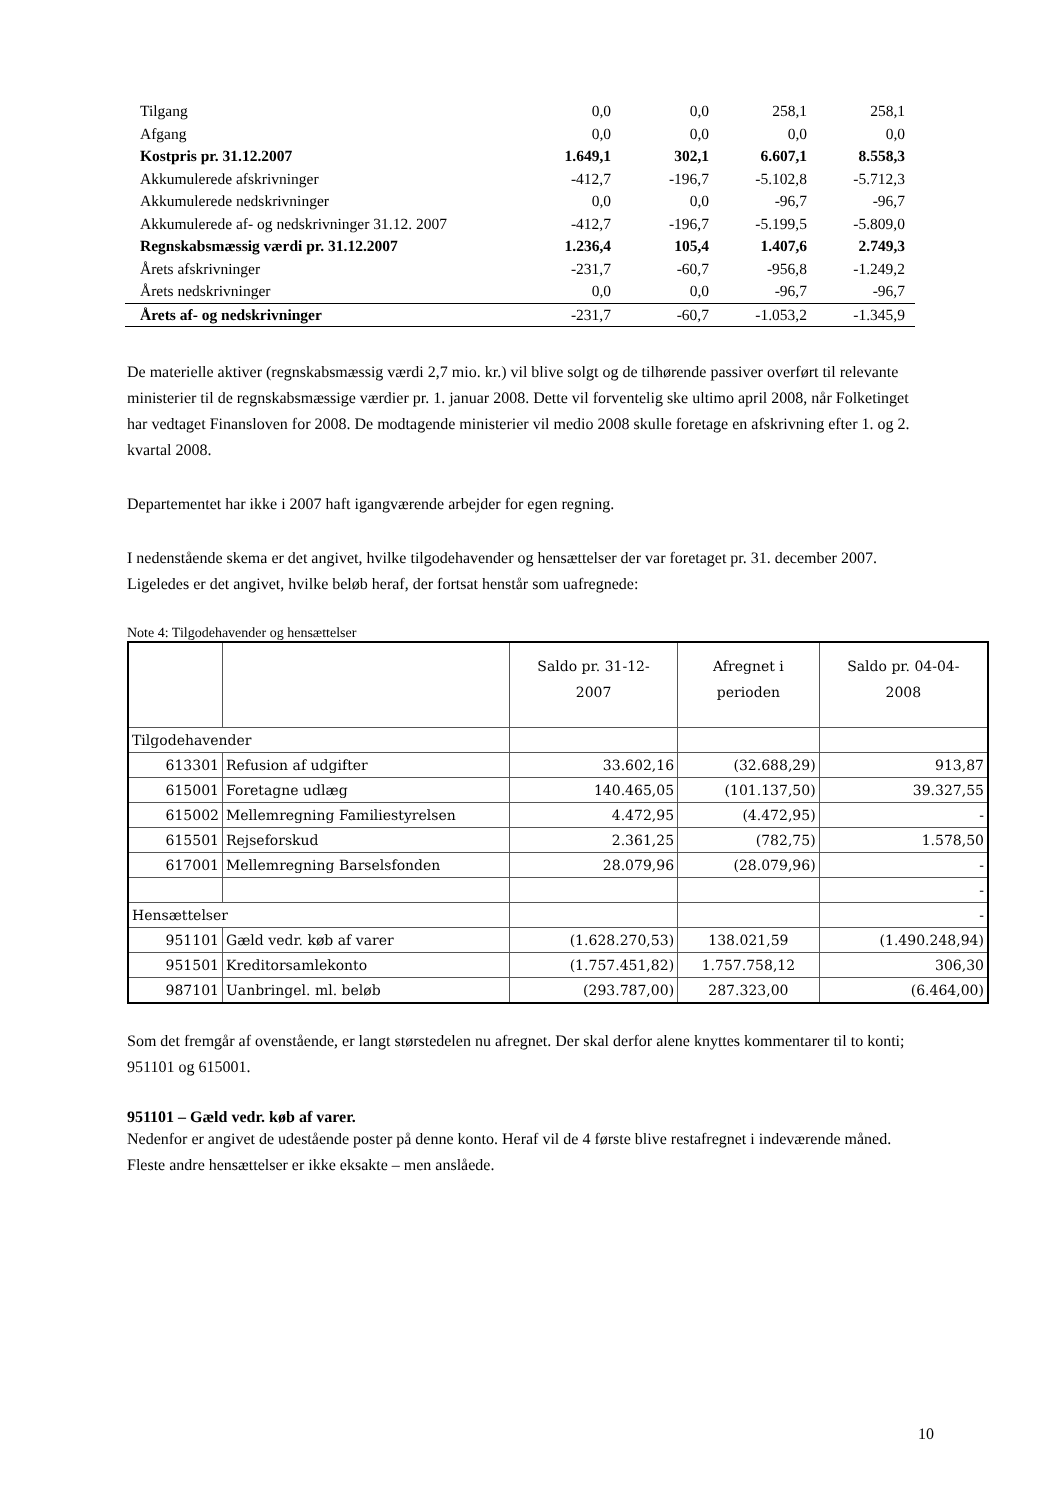| Tilgang | 0,0 | 0,0 | 258,1 | 258,1 | |
| Afgang | 0,0 | 0,0 | 0,0 | 0,0 | |
| Kostpris pr. 31.12.2007 | 1.649,1 | 302,1 | 6.607,1 | 8.558,3 | |
| Akkumulerede afskrivninger | -412,7 | -196,7 | -5.102,8 | -5.712,3 | |
| Akkumulerede nedskrivninger | 0,0 | 0,0 | -96,7 | -96,7 | |
| Akkumulerede af- og nedskrivninger 31.12. 2007 | -412,7 | -196,7 | -5.199,5 | -5.809,0 | |
| Regnskabsmæssig værdi pr. 31.12.2007 | 1.236,4 | 105,4 | 1.407,6 | 2.749,3 | |
| Årets afskrivninger | -231,7 | -60,7 | -956,8 | -1.249,2 | |
| Årets nedskrivninger | 0,0 | 0,0 | -96,7 | -96,7 | |
| Årets af- og nedskrivninger | -231,7 | -60,7 | -1.053,2 | -1.345,9 | |
De materielle aktiver (regnskabsmæssig værdi 2,7 mio. kr.) vil blive solgt og de tilhørende passiver overført til relevante ministerier til de regnskabsmæssige værdier pr. 1. januar 2008. Dette vil forventelig ske ultimo april 2008, når Folketinget har vedtaget Finansloven for 2008. De modtagende ministerier vil medio 2008 skulle foretage en afskrivning efter 1. og 2. kvartal 2008.
Departementet har ikke i 2007 haft igangværende arbejder for egen regning.
I nedenstående skema er det angivet, hvilke tilgodehavender og hensættelser der var foretaget pr. 31. december 2007. Ligeledes er det angivet, hvilke beløb heraf, der fortsat henstår som uafregnede:
Note 4: Tilgodehavender og hensættelser
| | | Saldo pr. 31-12- 2007 | Afregnet i perioden | Saldo pr. 04-04- 2008 |
| --- | --- | --- | --- | --- |
| Tilgodehavender | | | | |
| 613301 | Refusion af udgifter | 33.602,16 | (32.688,29) | 913,87 |
| 615001 | Foretagne udlæg | 140.465,05 | (101.137,50) | 39.327,55 |
| 615002 | Mellemregning Familiestyrelsen | 4.472,95 | (4.472,95) | - |
| 615501 | Rejseforskud | 2.361,25 | (782,75) | 1.578,50 |
| 617001 | Mellemregning Barselsfonden | 28.079,96 | (28.079,96) | - |
| | | | | - |
| Hensættelser | | | | - |
| 951101 | Gæld vedr. køb af varer | (1.628.270,53) | 138.021,59 | (1.490.248,94) |
| 951501 | Kreditorsamlekonto | (1.757.451,82) | 1.757.758,12 | 306,30 |
| 987101 | Uanbringel. ml. beløb | (293.787,00) | 287.323,00 | (6.464,00) |
Som det fremgår af ovenstående, er langt størstedelen nu afregnet. Der skal derfor alene knyttes kommentarer til to konti; 951101 og 615001.
951101 – Gæld vedr. køb af varer.
Nedenfor er angivet de udestående poster på denne konto. Heraf vil de 4 første blive restafregnet i indeværende måned. Fleste andre hensættelser er ikke eksakte – men anslåede.
10